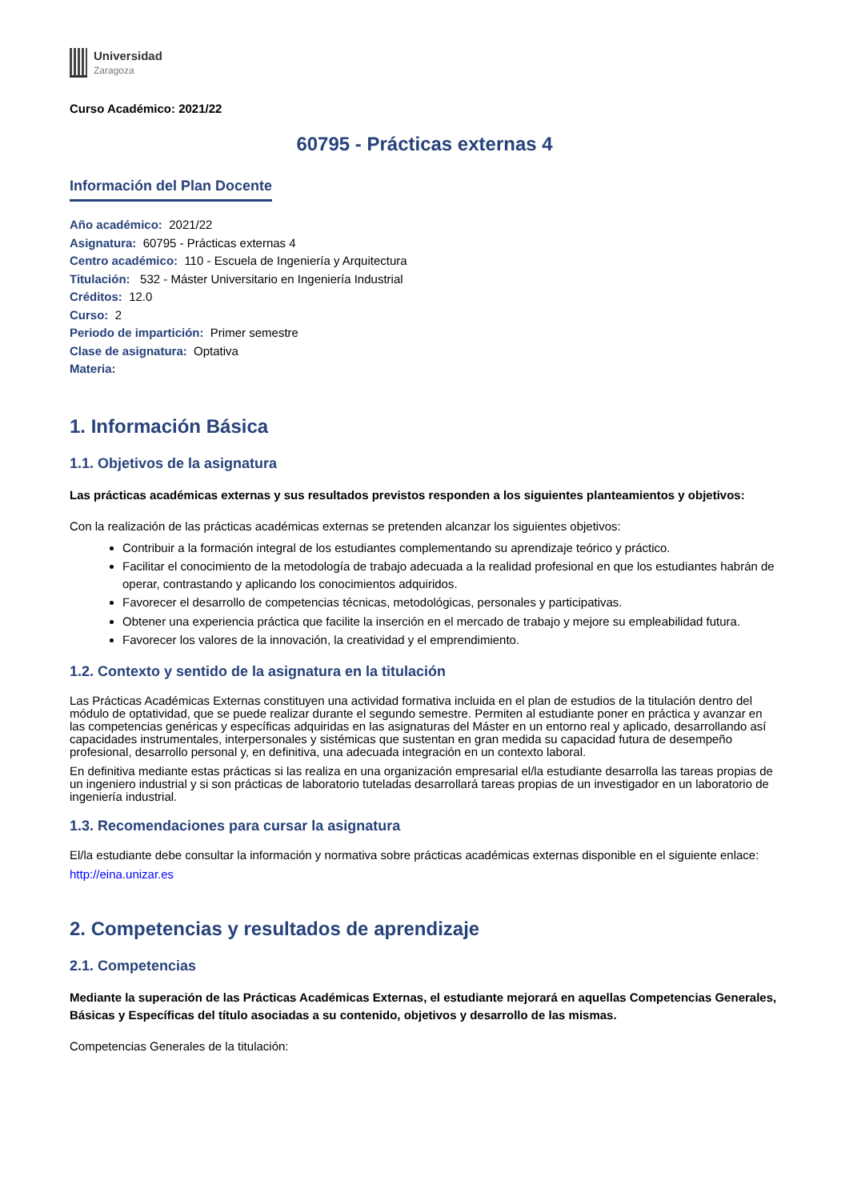Universidad
Zaragoza
Curso Académico: 2021/22
60795 - Prácticas externas 4
Información del Plan Docente
Año académico: 2021/22
Asignatura: 60795 - Prácticas externas 4
Centro académico: 110 - Escuela de Ingeniería y Arquitectura
Titulación: 532 - Máster Universitario en Ingeniería Industrial
Créditos: 12.0
Curso: 2
Periodo de impartición: Primer semestre
Clase de asignatura: Optativa
Materia:
1. Información Básica
1.1. Objetivos de la asignatura
Las prácticas académicas externas y sus resultados previstos responden a los siguientes planteamientos y objetivos:
Con la realización de las prácticas académicas externas se pretenden alcanzar los siguientes objetivos:
Contribuir a la formación integral de los estudiantes complementando su aprendizaje teórico y práctico.
Facilitar el conocimiento de la metodología de trabajo adecuada a la realidad profesional en que los estudiantes habrán de operar, contrastando y aplicando los conocimientos adquiridos.
Favorecer el desarrollo de competencias técnicas, metodológicas, personales y participativas.
Obtener una experiencia práctica que facilite la inserción en el mercado de trabajo y mejore su empleabilidad futura.
Favorecer los valores de la innovación, la creatividad y el emprendimiento.
1.2. Contexto y sentido de la asignatura en la titulación
Las Prácticas Académicas Externas constituyen una actividad formativa incluida en el plan de estudios de la titulación dentro del módulo de optatividad, que se puede realizar durante el segundo semestre. Permiten al estudiante poner en práctica y avanzar en las competencias genéricas y específicas adquiridas en las asignaturas del Máster en un entorno real y aplicado, desarrollando así capacidades instrumentales, interpersonales y sistémicas que sustentan en gran medida su capacidad futura de desempeño profesional, desarrollo personal y, en definitiva, una adecuada integración en un contexto laboral.
En definitiva mediante estas prácticas si las realiza en una organización empresarial el/la estudiante desarrolla las tareas propias de un ingeniero industrial y si son prácticas de laboratorio tuteladas desarrollará tareas propias de un investigador en un laboratorio de ingeniería industrial.
1.3. Recomendaciones para cursar la asignatura
El/la estudiante debe consultar la información y normativa sobre prácticas académicas externas disponible en el siguiente enlace:
http://eina.unizar.es
2. Competencias y resultados de aprendizaje
2.1. Competencias
Mediante la superación de las Prácticas Académicas Externas, el estudiante mejorará en aquellas Competencias Generales, Básicas y Específicas del título asociadas a su contenido, objetivos y desarrollo de las mismas.
Competencias Generales de la titulación: